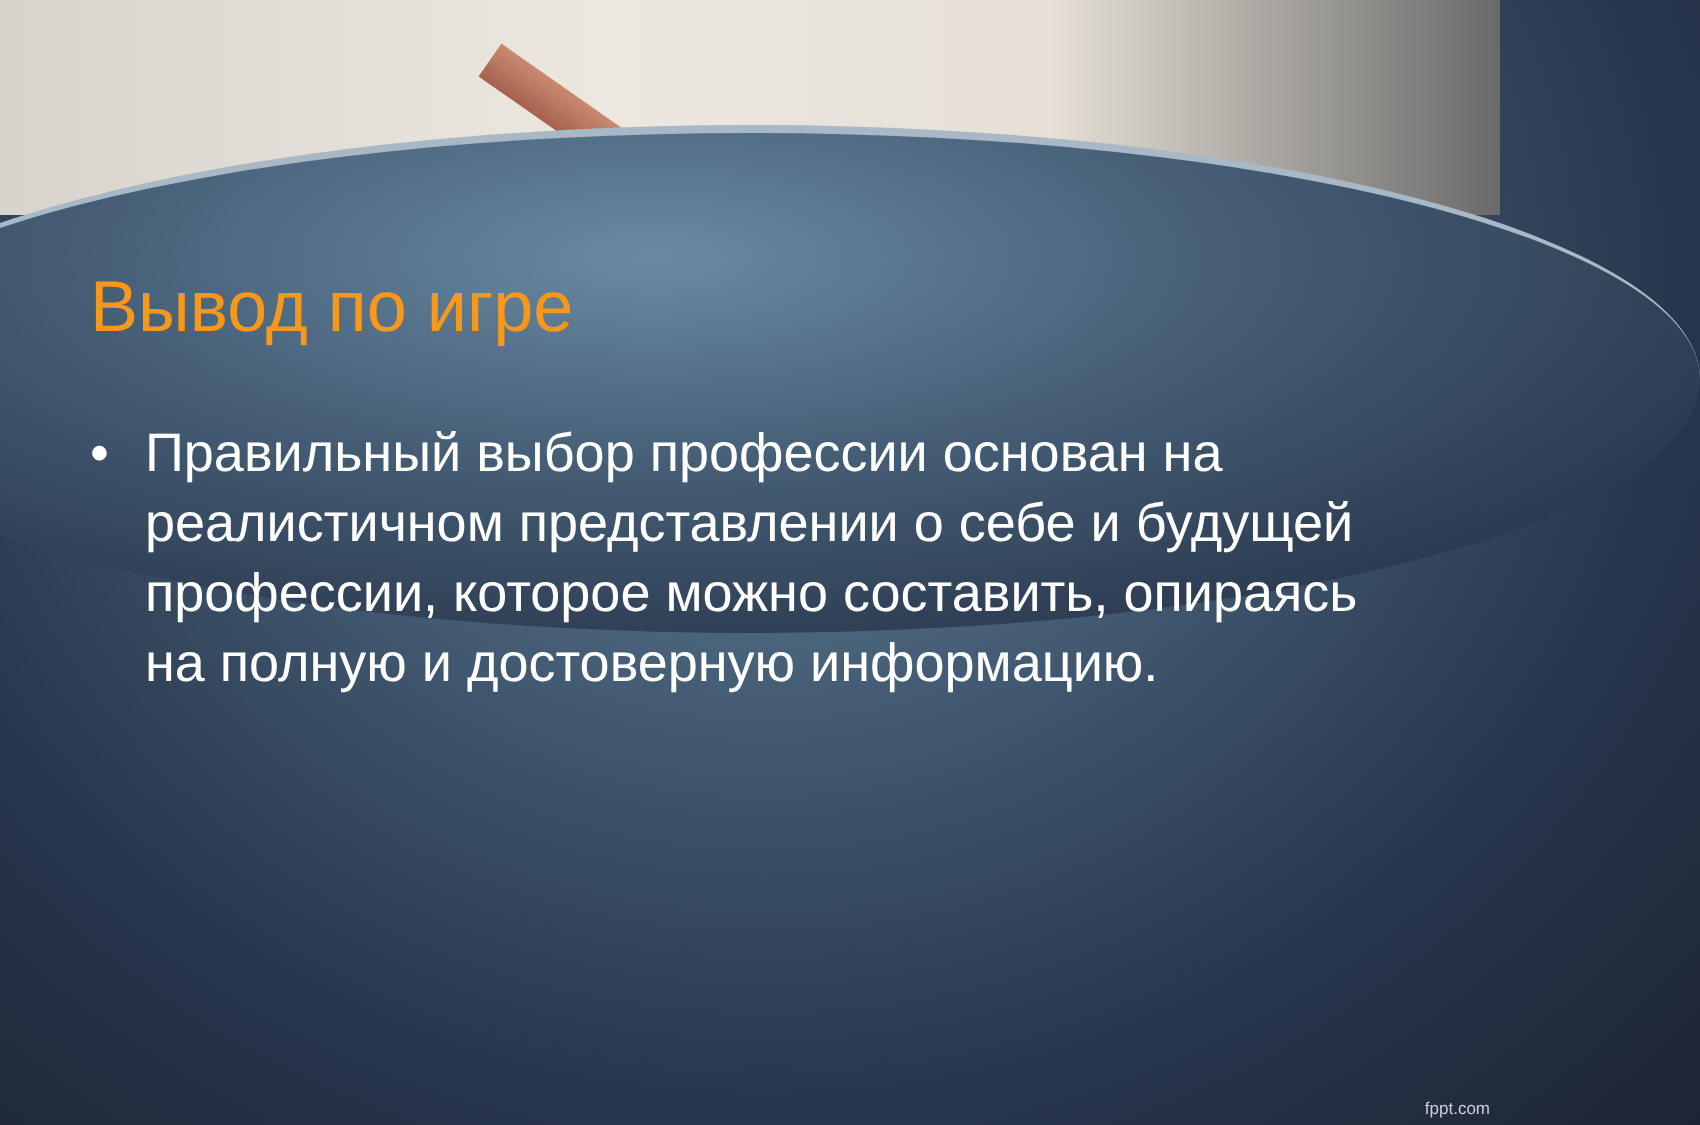Вывод по игре
• Правильный выбор профессии основан на реалистичном представлении о себе и будущей профессии, которое можно составить, опираясь на полную и достоверную информацию.
fppt.com